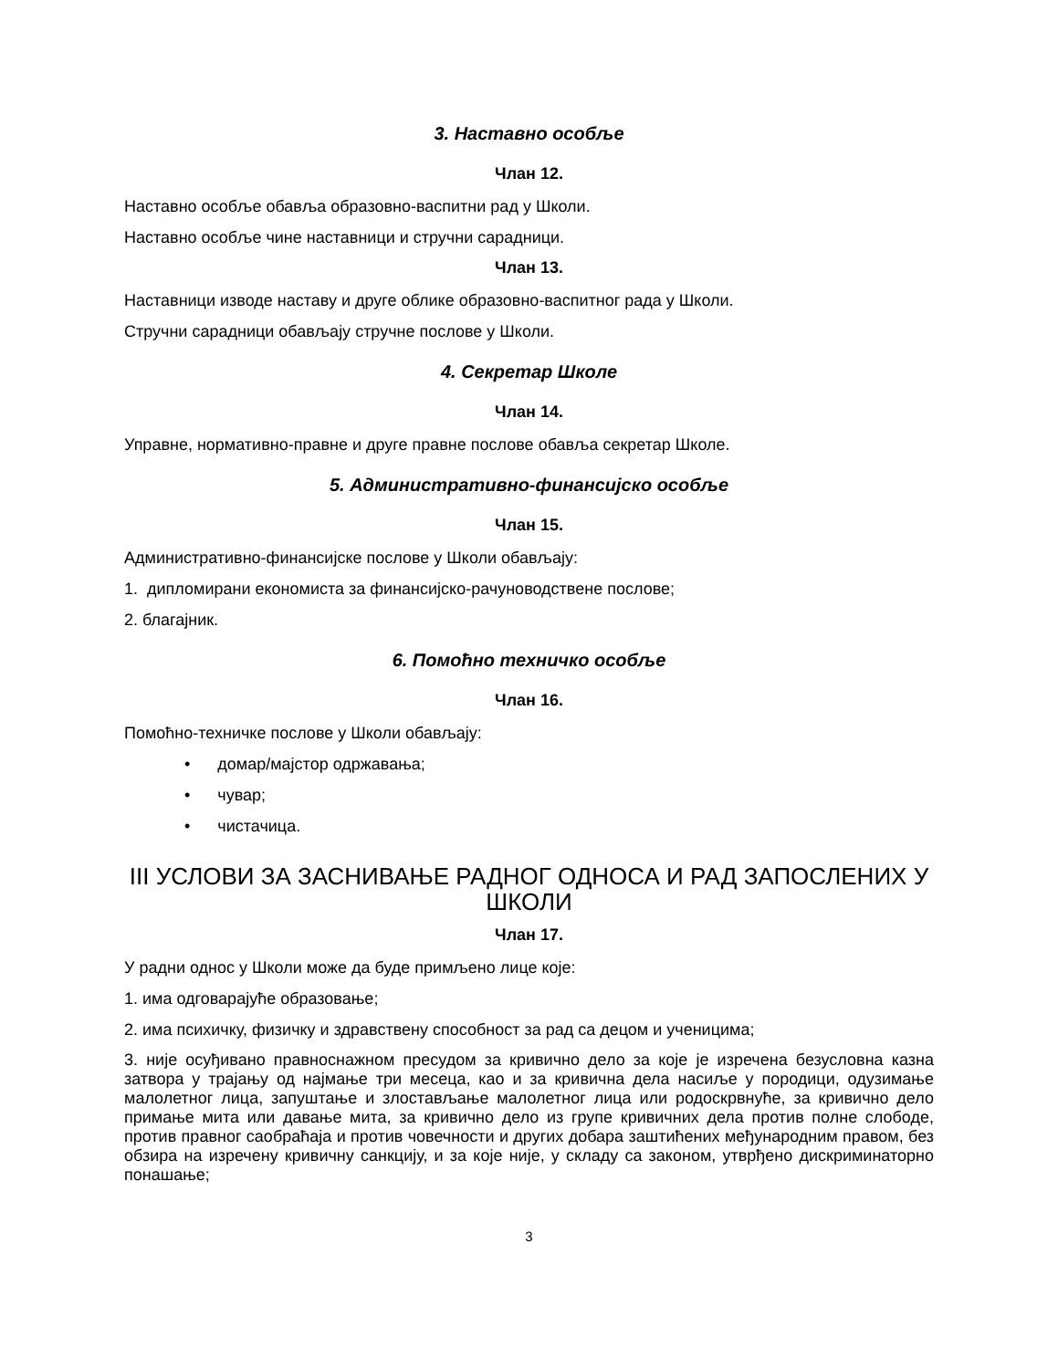3. Наставно особље
Члан 12.
Наставно особље обавља образовно-васпитни рад у Школи.
Наставно особље чине наставници и стручни сарадници.
Члан 13.
Наставници изводе наставу и друге облике образовно-васпитног рада у Школи.
Стручни сарадници обављају стручне послове у Школи.
4. Секретар Школе
Члан 14.
Управне, нормативно-правне и друге правне послове обавља секретар Школе.
5. Административно-финансијско особље
Члан 15.
Административно-финансијске послове у Школи обављају:
1. дипломирани економиста за финансијско-рачуноводствене послове;
2. благајник.
6. Помоћно техничко особље
Члан 16.
Помоћно-техничке послове у Школи обављају:
• домар/мајстор одржавања;
• чувар;
• чистачица.
III УСЛОВИ ЗА ЗАСНИВАЊЕ РАДНОГ ОДНОСА И РАД ЗАПОСЛЕНИХ У ШКОЛИ
Члан 17.
У радни однос у Школи може да буде примљено лице које:
1. има одговарајуће образовање;
2. има психичку, физичку и здравствену способност за рад са децом и ученицима;
3. није осуђивано правноснажном пресудом за кривично дело за које је изречена безусловна казна затвора у трајању од најмање три месеца, као и за кривична дела насиље у породици, одузимање малолетног лица, запуштање и злостављање малолетног лица или родоскрвнуће, за кривично дело примање мита или давање мита, за кривично дело из групе кривичних дела против полне слободе, против правног саобраћаја и против човечности и других добара заштићених међународним правом, без обзира на изречену кривичну санкцију, и за које није, у складу са законом, утврђено дискриминаторно понашање;
3